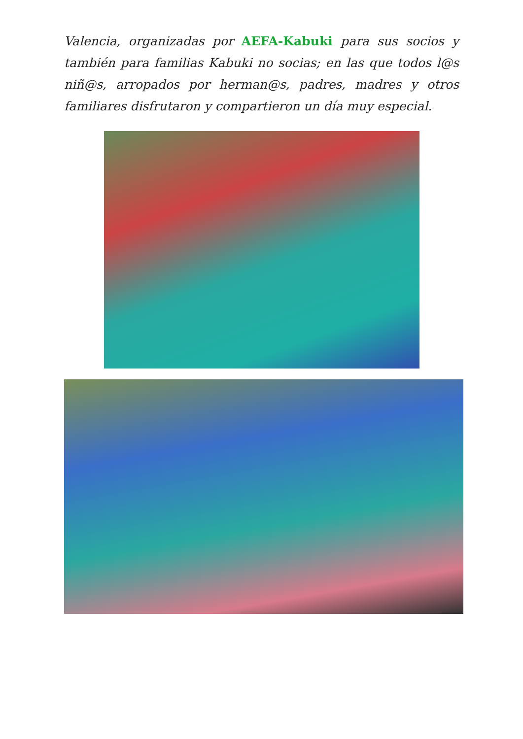Valencia, organizadas por AEFA-Kabuki para sus socios y también para familias Kabuki no socias; en las que todos l@s niñ@s, arropados por herman@s, padres, madres y otros familiares disfrutaron y compartieron un día muy especial.